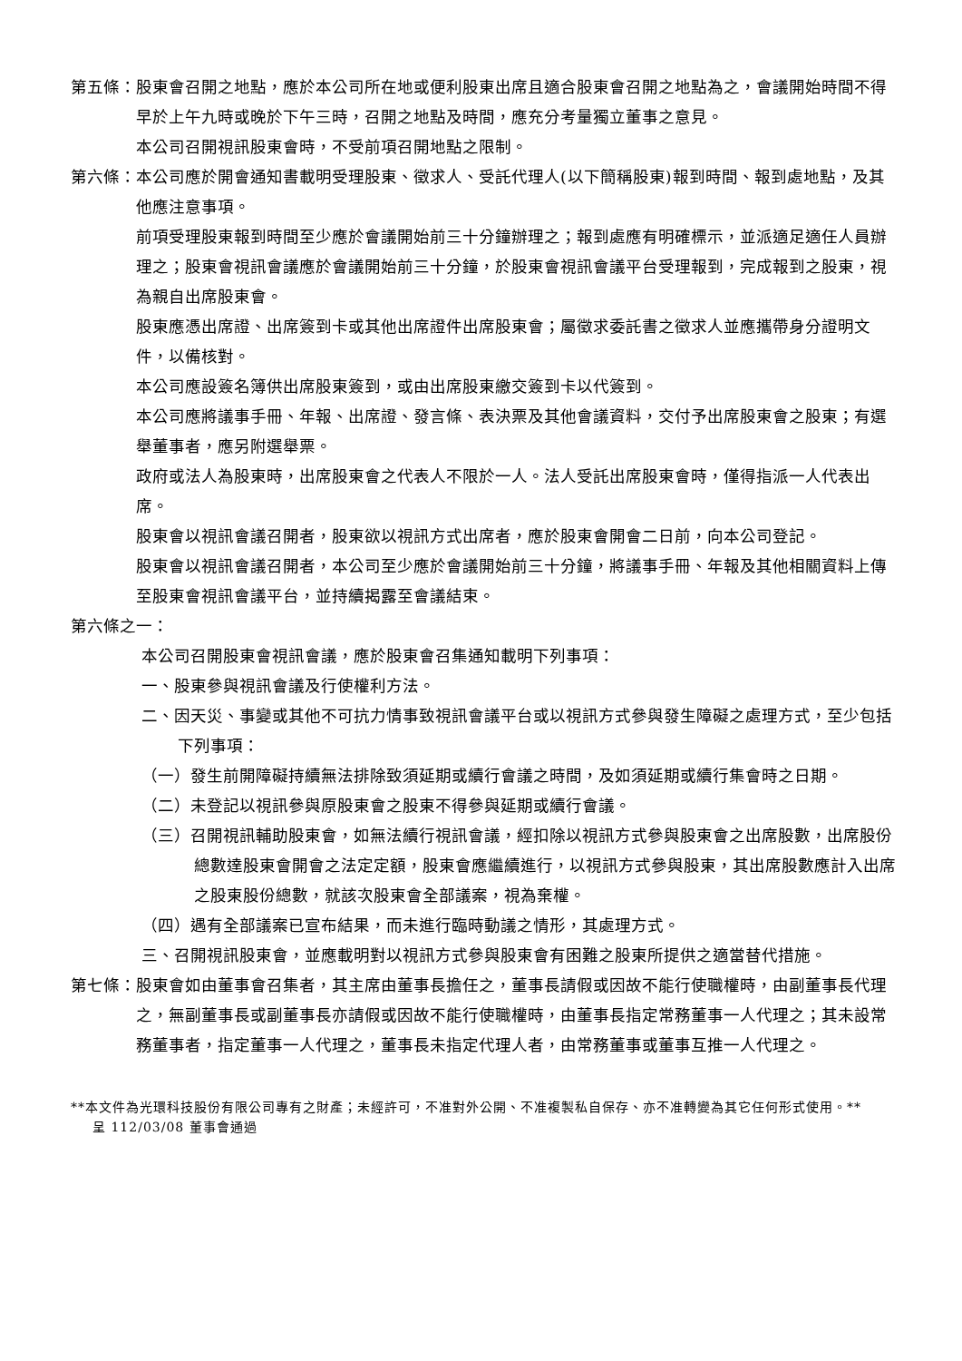第五條： 股東會召開之地點，應於本公司所在地或便利股東出席且適合股東會召開之地點為之，會議開始時間不得早於上午九時或晚於下午三時，召開之地點及時間，應充分考量獨立董事之意見。
本公司召開視訊股東會時，不受前項召開地點之限制。
第六條： 本公司應於開會通知書載明受理股東、徵求人、受託代理人(以下簡稱股東)報到時間、報到處地點，及其他應注意事項。
前項受理股東報到時間至少應於會議開始前三十分鐘辦理之；報到處應有明確標示，並派適足適任人員辦理之；股東會視訊會議應於會議開始前三十分鐘，於股東會視訊會議平台受理報到，完成報到之股東，視為親自出席股東會。
股東應憑出席證、出席簽到卡或其他出席證件出席股東會；屬徵求委託書之徵求人並應攜帶身分證明文件，以備核對。
本公司應設簽名簿供出席股東簽到，或由出席股東繳交簽到卡以代簽到。
本公司應將議事手冊、年報、出席證、發言條、表決票及其他會議資料，交付予出席股東會之股東；有選舉董事者，應另附選舉票。
政府或法人為股東時，出席股東會之代表人不限於一人。法人受託出席股東會時，僅得指派一人代表出席。
股東會以視訊會議召開者，股東欲以視訊方式出席者，應於股東會開會二日前，向本公司登記。
股東會以視訊會議召開者，本公司至少應於會議開始前三十分鐘，將議事手冊、年報及其他相關資料上傳至股東會視訊會議平台，並持續揭露至會議結束。
第六條之一：
本公司召開股東會視訊會議，應於股東會召集通知載明下列事項：
一、股東參與視訊會議及行使權利方法。
二、因天災、事變或其他不可抗力情事致視訊會議平台或以視訊方式參與發生障礙之處理方式，至少包括下列事項：
（一）發生前開障礙持續無法排除致須延期或續行會議之時間，及如須延期或續行集會時之日期。
（二）未登記以視訊參與原股東會之股東不得參與延期或續行會議。
（三）召開視訊輔助股東會，如無法續行視訊會議，經扣除以視訊方式參與股東會之出席股數，出席股份總數達股東會開會之法定定額，股東會應繼續進行，以視訊方式參與股東，其出席股數應計入出席之股東股份總數，就該次股東會全部議案，視為棄權。
（四）遇有全部議案已宣布結果，而未進行臨時動議之情形，其處理方式。
三、召開視訊股東會，並應載明對以視訊方式參與股東會有困難之股東所提供之適當替代措施。
第七條： 股東會如由董事會召集者，其主席由董事長擔任之，董事長請假或因故不能行使職權時，由副董事長代理之，無副董事長或副董事長亦請假或因故不能行使職權時，由董事長指定常務董事一人代理之；其未設常務董事者，指定董事一人代理之，董事長未指定代理人者，由常務董事或董事互推一人代理之。
**本文件為光環科技股份有限公司專有之財產；未經許可，不准對外公開、不准複製私自保存、亦不准轉變為其它任何形式使用。**
呈 112/03/08 董事會通過